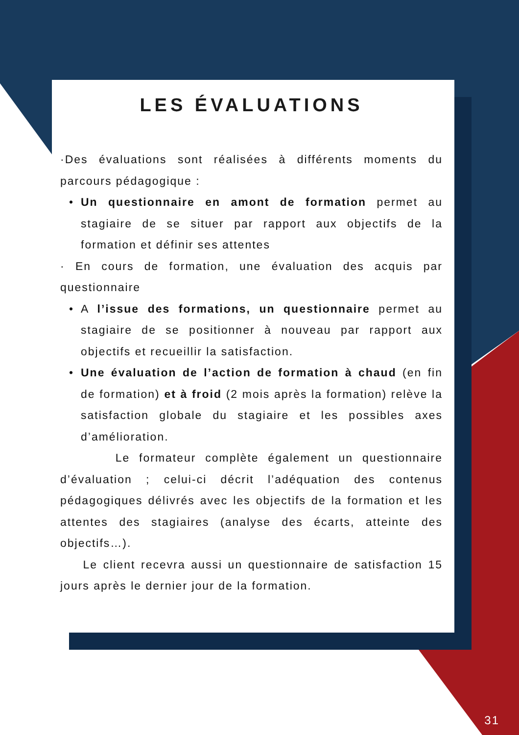LES ÉVALUATIONS
·Des évaluations sont réalisées à différents moments du parcours pédagogique :
• Un questionnaire en amont de formation permet au stagiaire de se situer par rapport aux objectifs de la formation et définir ses attentes
· En cours de formation, une évaluation des acquis par questionnaire
• A l’issue des formations, un questionnaire permet au stagiaire de se positionner à nouveau par rapport aux objectifs et recueillir la satisfaction.
• Une évaluation de l’action de formation à chaud (en fin de formation) et à froid (2 mois après la formation) relève la satisfaction globale du stagiaire et les possibles axes d’amélioration.
Le formateur complète également un questionnaire d’évaluation ; celui-ci décrit l’adéquation des contenus pédagogiques délivrés avec les objectifs de la formation et les attentes des stagiaires (analyse des écarts, atteinte des objectifs…).
Le client recevra aussi un questionnaire de satisfaction 15 jours après le dernier jour de la formation.
31